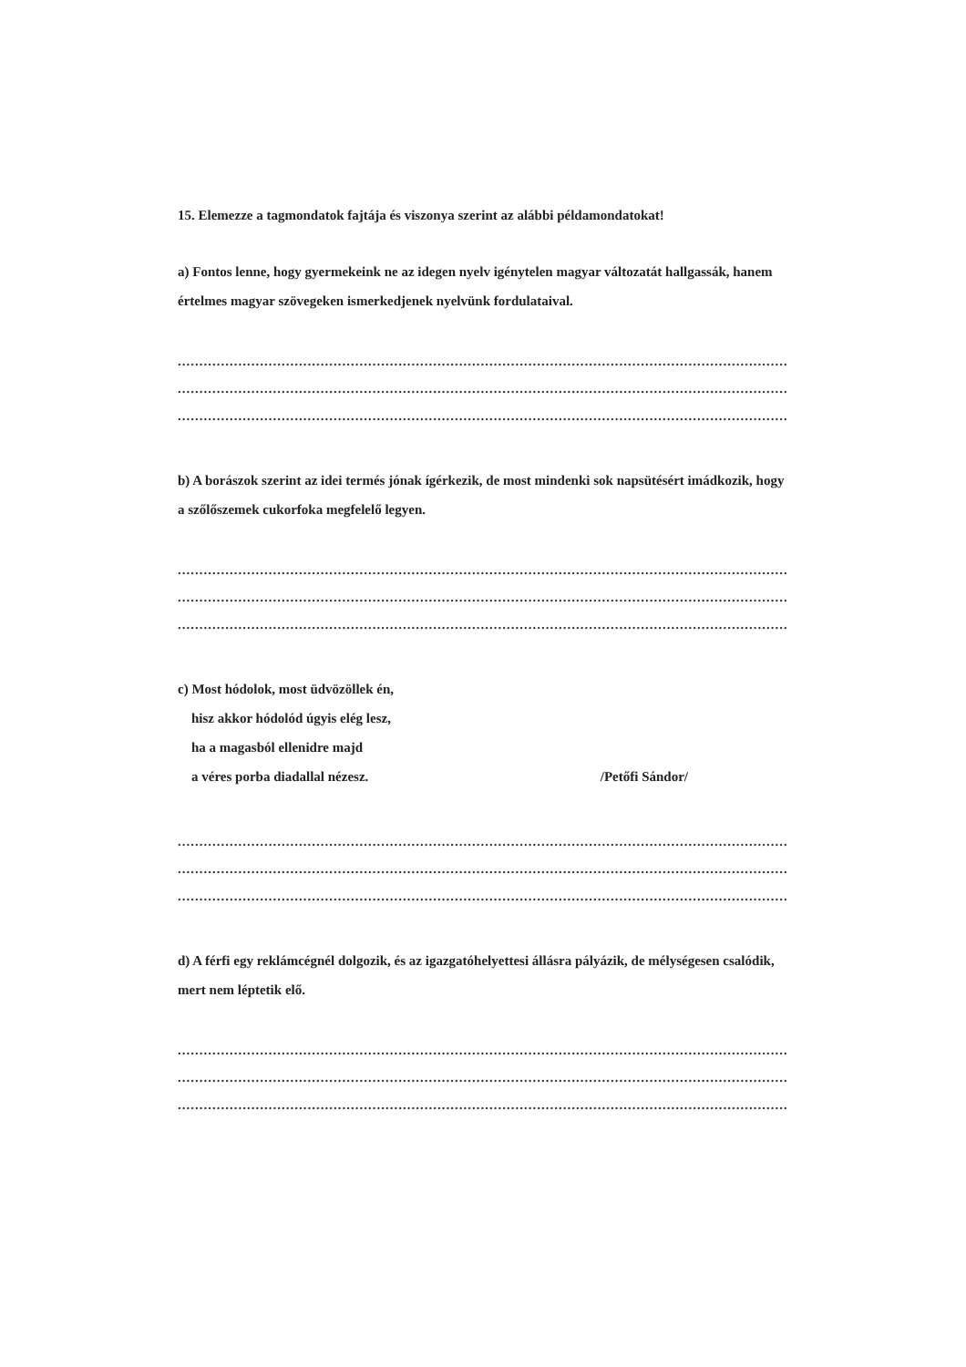15. Elemezze a tagmondatok fajtája és viszonya szerint az alábbi példamondatokat!
a) Fontos lenne, hogy gyermekeink ne az idegen nyelv igénytelen magyar változatát hallgassák, hanem értelmes magyar szövegeken ismerkedjenek nyelvünk fordulataival.
....................................................................................................................................................
....................................................................................................................................................
....................................................................................................................................................
b) A borászok szerint az idei termés jónak ígérkezik, de most mindenki sok napsütésért imádkozik, hogy a szőlőszemek cukorfoka megfelelő legyen.
....................................................................................................................................................
....................................................................................................................................................
....................................................................................................................................................
c) Most hódolok, most üdvözöllek én,
hisz akkor hódolód úgyis elég lesz,
ha a magasból ellenidre majd
a véres porba diadallal nézesz.
/Petőfi Sándor/
....................................................................................................................................................
....................................................................................................................................................
....................................................................................................................................................
d) A férfi egy reklámcégnél dolgozik, és az igazgatóhelyettesi állásra pályázik, de mélységesen csalódik, mert nem léptetik elő.
....................................................................................................................................................
....................................................................................................................................................
....................................................................................................................................................